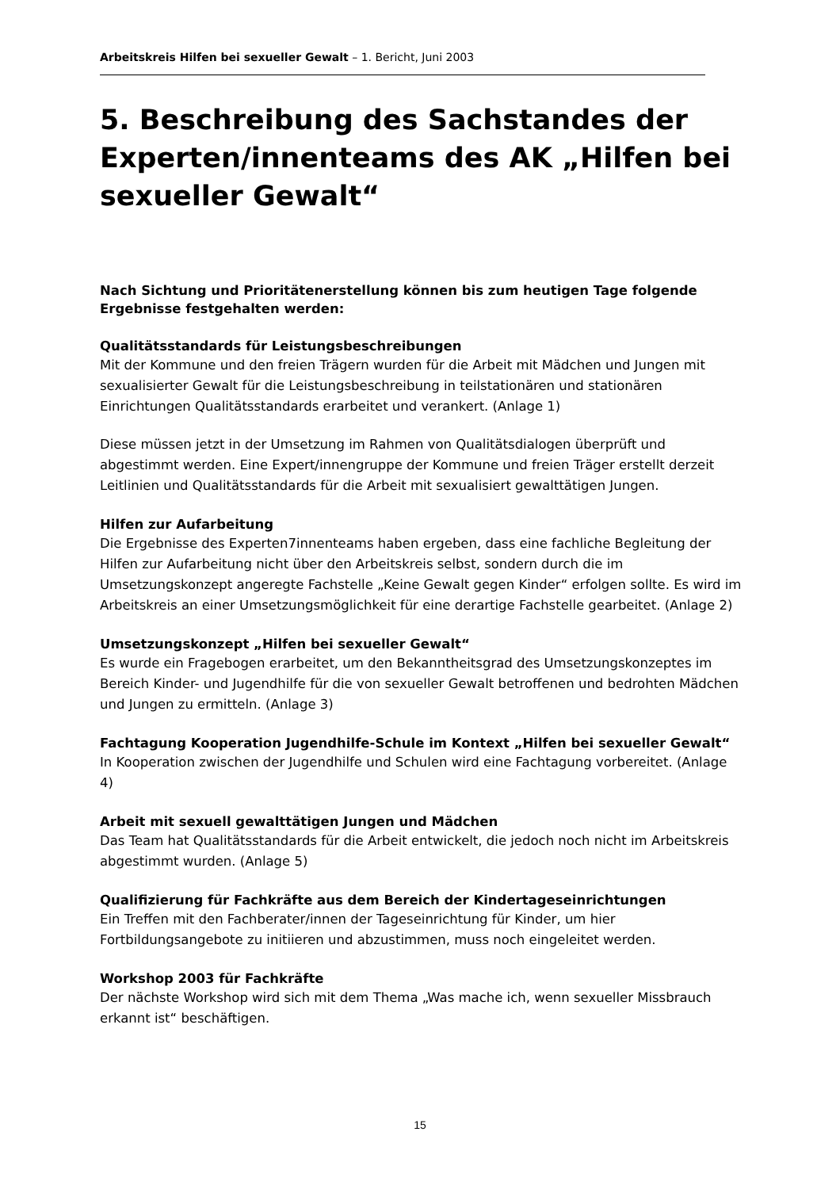Arbeitskreis Hilfen bei sexueller Gewalt – 1. Bericht, Juni 2003
5. Beschreibung des Sachstandes der Experten/innenteams des AK „Hilfen bei sexueller Gewalt“
Nach Sichtung und Prioritätenerstellung können bis zum heutigen Tage folgende Ergebnisse festgehalten werden:
Qualitätsstandards für Leistungsbeschreibungen
Mit der Kommune und den freien Trägern wurden für die Arbeit mit Mädchen und Jungen mit sexualisierter Gewalt für die Leistungsbeschreibung in teilstationären und stationären Einrichtungen Qualitätsstandards erarbeitet und verankert. (Anlage 1)
Diese müssen jetzt in der Umsetzung im Rahmen von Qualitätsdialogen überprüft und abgestimmt werden. Eine Expert/innengruppe der Kommune und freien Träger erstellt derzeit Leitlinien und Qualitätsstandards für die Arbeit mit sexualisiert gewalttätigen Jungen.
Hilfen zur Aufarbeitung
Die Ergebnisse des Experten7innenteams haben ergeben, dass eine fachliche Begleitung der Hilfen zur Aufarbeitung nicht über den Arbeitskreis selbst, sondern durch die im Umsetzungskonzept angeregte Fachstelle „Keine Gewalt gegen Kinder“ erfolgen sollte. Es wird im Arbeitskreis an einer Umsetzungsmöglichkeit für eine derartige Fachstelle gearbeitet. (Anlage 2)
Umsetzungskonzept „Hilfen bei sexueller Gewalt“
Es wurde ein Fragebogen erarbeitet, um den Bekanntheitsgrad des Umsetzungskonzeptes im Bereich Kinder- und Jugendhilfe für die von sexueller Gewalt betroffenen und bedrohten Mädchen und Jungen zu ermitteln. (Anlage 3)
Fachtagung Kooperation Jugendhilfe-Schule im Kontext „Hilfen bei sexueller Gewalt“
In Kooperation zwischen der Jugendhilfe und Schulen wird eine Fachtagung vorbereitet. (Anlage 4)
Arbeit mit sexuell gewalttätigen Jungen und Mädchen
Das Team hat Qualitätsstandards für die Arbeit entwickelt, die jedoch noch nicht im Arbeitskreis abgestimmt wurden. (Anlage 5)
Qualifizierung für Fachkräfte aus dem Bereich der Kindertageseinrichtungen
Ein Treffen mit den Fachberater/innen der Tageseinrichtung für Kinder, um hier Fortbildungsangebote zu initiieren und abzustimmen, muss noch eingeleitet werden.
Workshop 2003 für Fachkräfte
Der nächste Workshop wird sich mit dem Thema „Was mache ich, wenn sexueller Missbrauch erkannt ist“ beschäftigen.
15